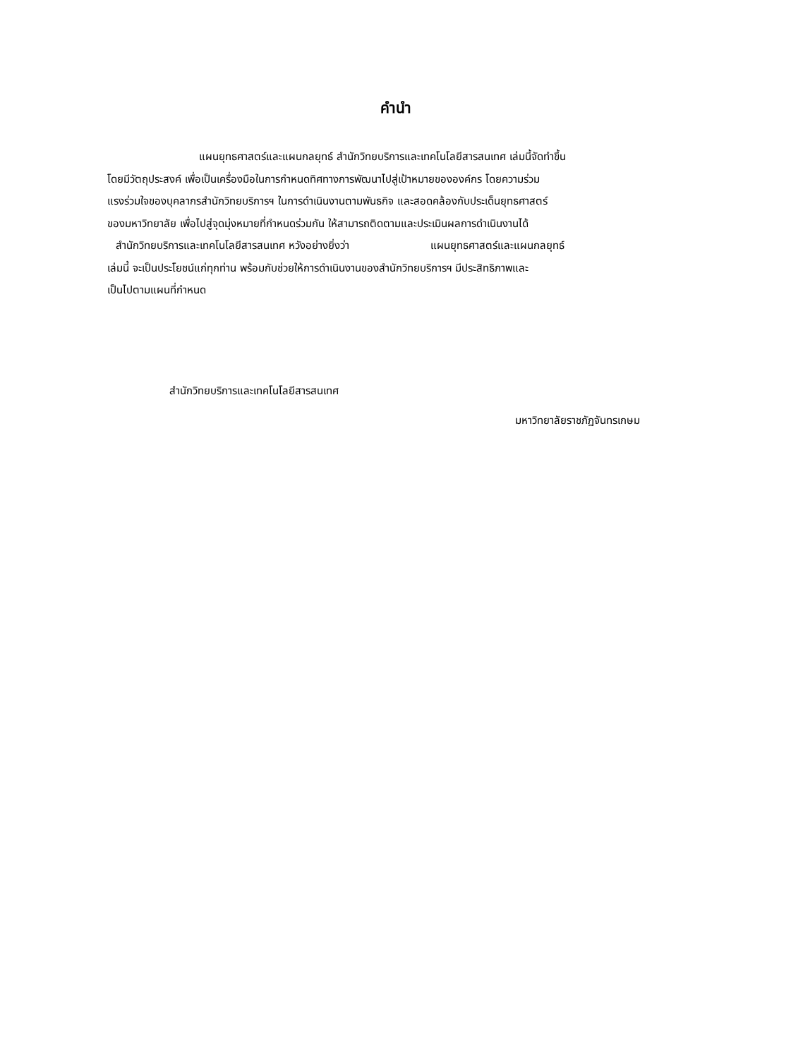คำนำ
แผนยุทธศาสตร์และแผนกลยุทธ์ สำนักวิทยบริการและเทคโนโลยีสารสนเทศ เล่มนี้จัดทำขึ้น
โดยมีวัตถุประสงค์ เพื่อเป็นเครื่องมือในการกำหนดทิศทางการพัฒนาไปสู่เป้าหมายขององค์กร โดยความร่วม
แรงร่วมใจของบุคลากรสำนักวิทยบริการฯ ในการดำเนินงานตามพันธกิจ และสอดคล้องกับประเด็นยุทธศาสตร์
ของมหาวิทยาลัย เพื่อไปสู่จุดมุ่งหมายที่กำหนดร่วมกัน ให้สามารถติดตามและประเมินผลการดำเนินงานได้
สำนักวิทยบริการและเทคโนโลยีสารสนเทศ หวังอย่างยิ่งว่า แผนยุทธศาสตร์และแผนกลยุทธ์
เล่มนี้ จะเป็นประโยชน์แก่ทุกท่าน พร้อมกับช่วยให้การดำเนินงานของสำนักวิทยบริการฯ มีประสิทธิภาพและ
เป็นไปตามแผนที่กำหนด
สำนักวิทยบริการและเทคโนโลยีสารสนเทศ
มหาวิทยาลัยราชภัฏจันทรเกษม